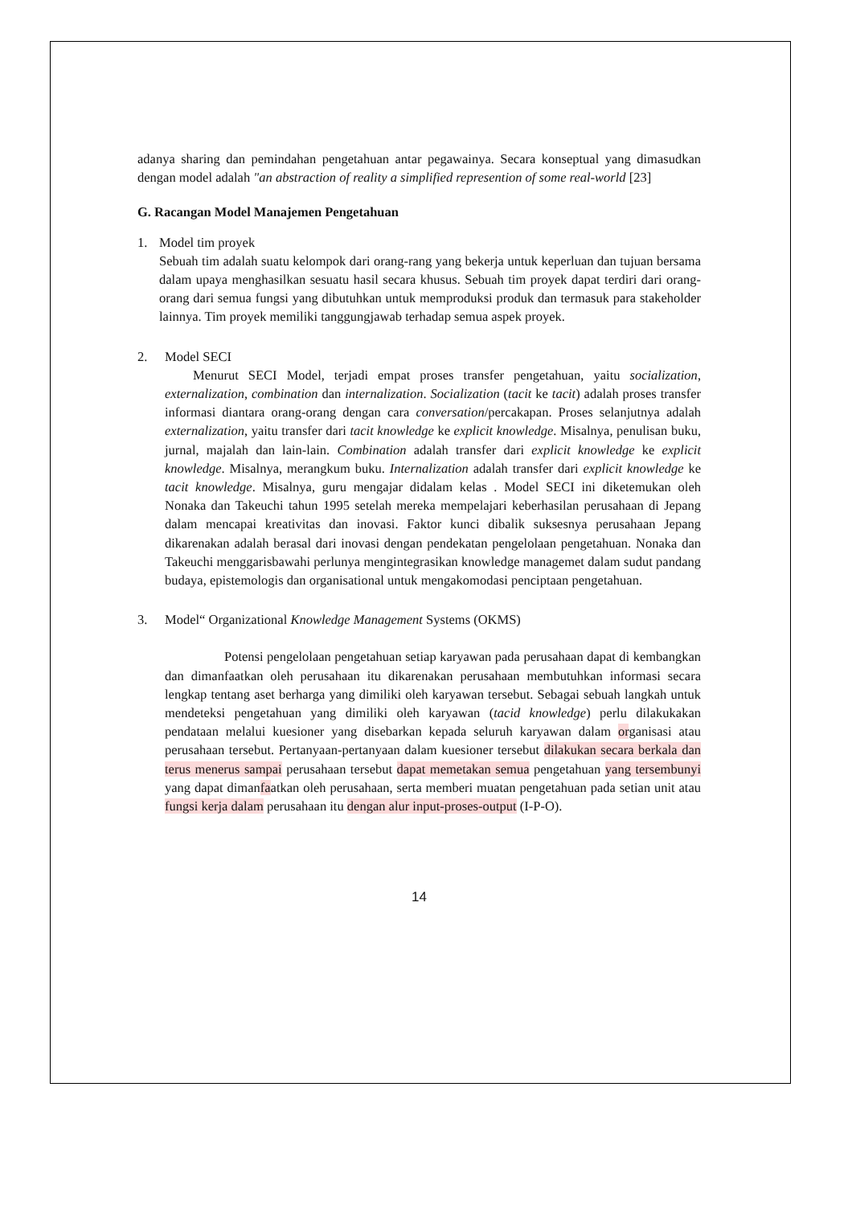adanya sharing dan pemindahan pengetahuan antar pegawainya. Secara konseptual yang dimasudkan dengan model adalah "an abstraction of reality a simplified represention of some real-world [23]
G. Racangan Model Manajemen Pengetahuan
1. Model tim proyek
Sebuah tim adalah suatu kelompok dari orang-rang yang bekerja untuk keperluan dan tujuan bersama dalam upaya menghasilkan sesuatu hasil secara khusus. Sebuah tim proyek dapat terdiri dari orang-orang dari semua fungsi yang dibutuhkan untuk memproduksi produk dan termasuk para stakeholder lainnya. Tim proyek memiliki tanggungjawab terhadap semua aspek proyek.
2. Model SECI
Menurut SECI Model, terjadi empat proses transfer pengetahuan, yaitu socialization, externalization, combination dan internalization. Socialization (tacit ke tacit) adalah proses transfer informasi diantara orang-orang dengan cara conversation/percakapan. Proses selanjutnya adalah externalization, yaitu transfer dari tacit knowledge ke explicit knowledge. Misalnya, penulisan buku, jurnal, majalah dan lain-lain. Combination adalah transfer dari explicit knowledge ke explicit knowledge. Misalnya, merangkum buku. Internalization adalah transfer dari explicit knowledge ke tacit knowledge. Misalnya, guru mengajar didalam kelas . Model SECI ini diketemukan oleh Nonaka dan Takeuchi tahun 1995 setelah mereka mempelajari keberhasilan perusahaan di Jepang dalam mencapai kreativitas dan inovasi. Faktor kunci dibalik suksesnya perusahaan Jepang dikarenakan adalah berasal dari inovasi dengan pendekatan pengelolaan pengetahuan. Nonaka dan Takeuchi menggarisbawahi perlunya mengintegrasikan knowledge managemet dalam sudut pandang budaya, epistemologis dan organisational untuk mengakomodasi penciptaan pengetahuan.
3. Model“ Organizational Knowledge Management Systems (OKMS)
Potensi pengelolaan pengetahuan setiap karyawan pada perusahaan dapat di kembangkan dan dimanfaatkan oleh perusahaan itu dikarenakan perusahaan membutuhkan informasi secara lengkap tentang aset berharga yang dimiliki oleh karyawan tersebut. Sebagai sebuah langkah untuk mendeteksi pengetahuan yang dimiliki oleh karyawan (tacid knowledge) perlu dilakukakan pendataan melalui kuesioner yang disebarkan kepada seluruh karyawan dalam organisasi atau perusahaan tersebut. Pertanyaan-pertanyaan dalam kuesioner tersebut dilakukan secara berkala dan terus menerus sampai perusahaan tersebut dapat memetakan semua pengetahuan yang tersembunyi yang dapat dimanfaatkan oleh perusahaan, serta memberi muatan pengetahuan pada setian unit atau fungsi kerja dalam perusahaan itu dengan alur input-proses-output (I-P-O).
14